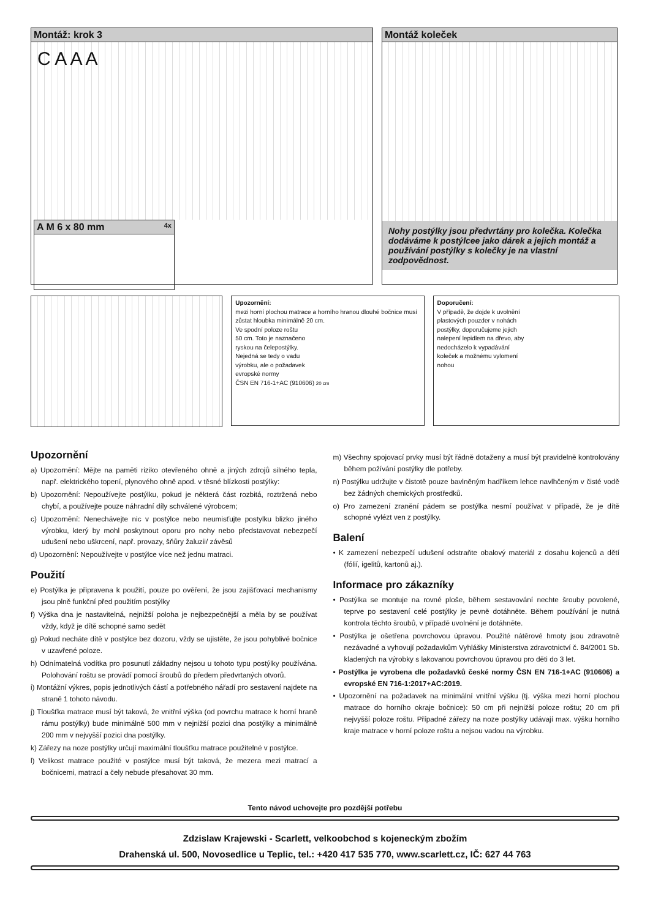Montáž: krok 3
C A A A
A M 6 x 80 mm 4x
Montáž koleček
Nohy postýlky jsou předvrtány pro kolečka. Kolečka dodáváme k postýlcee jako dárek a jejich montáž a používání postýlky s kolečky je na vlastní zodpovědnost.
Upozornění:
mezi horní plochou matrace a horního hranou dlouhé bočnice musí zůstat hloubka minimálně 20 cm.
Ve spodní poloze roštu
50 cm. Toto je naznačeno
ryskou na čelepostýlky.
Nejedná se tedy o vadu
výrobku, ale o požadavek
evropské normy
ČSN EN 716-1+AC (910606) 20 cm
Doporučení:
V případě, že dojde k uvolnění
plastových pouzder v nohách
postýlky, doporučujeme jejich
nalepení lepidlem na dřevo, aby
nedocházelo k vypadávání
koleček a možnému vylomení
nohou
Upozornění
a) Upozornění: Mějte na paměti riziko otevřeného ohně a jiných zdrojů silného tepla, např. elektrického topení, plynového ohně apod. v těsné blízkosti postýlky:
b) Upozornění: Nepoužívejte postýlku, pokud je některá část rozbitá, roztržená nebo chybí, a používejte pouze náhradní díly schválené výrobcem;
c) Upozornění: Nenechávejte nic v postýlce nebo neumisťujte postylku blizko jiného výrobku, který by mohl poskytnout oporu pro nohy nebo představovat nebezpečí udušení nebo uškrcení, např. provazy, šňůry žaluzii/ závěsů
d) Upozornění: Nepoužívejte v postýlce více než jednu matraci.
Použití
e) Postýlka je připravena k použití, pouze po ověření, že jsou zajišťovací mechanismy jsou plně funkční před použitím postýlky
f) Výška dna je nastavitelná, nejnižší poloha je nejbezpečnější a měla by se používat vždy, když je dítě schopné samo sedět
g) Pokud necháte dítě v postýlce bez dozoru, vždy se ujistěte, že jsou pohyblivé bočnice v uzavřené poloze.
h) Odnímatelná vodítka pro posunutí základny nejsou u tohoto typu postýlky používána. Polohování roštu se provádí pomocí šroubů do předem předvrtaných otvorů.
i) Montážní výkres, popis jednotlivých částí a potřebného nářadí pro sestavení najdete na straně 1 tohoto návodu.
j) Tloušťka matrace musí být taková, že vnitřní výška (od povrchu matrace k horní hraně rámu postýlky) bude minimálně 500 mm v nejnižší pozici dna postýlky a minimálně 200 mm v nejvyšší pozici dna postýlky.
k) Zářezy na noze postýlky určují maximální tloušťku matrace použitelné v postýlce.
l) Velikost matrace použité v postýlce musí být taková, že mezera mezi matrací a bočnicemi, matrací a čely nebude přesahovat 30 mm.
m) Všechny spojovací prvky musí být řádně dotaženy a musí být pravidelně kontrolovány během požívání postýlky dle potřeby.
n) Postýlku udržujte v čistotě pouze bavlněným hadříkem lehce navlhčeným v čisté vodě bez žádných chemických prostředků.
o) Pro zamezení zranění pádem se postýlka nesmí používat v případě, že je dítě schopné vylézt ven z postýlky.
Balení
• K zamezení nebezpečí udušení odstraňte obalový materiál z dosahu kojenců a dětí (fólií, igelitů, kartonů aj.).
Informace pro zákazníky
• Postýlka se montuje na rovné ploše, během sestavování nechte šrouby povolené, teprve po sestavení celé postýlky je pevně dotáhněte. Během používání je nutná kontrola těchto šroubů, v případě uvolnění je dotáhněte.
• Postýlka je ošetřena povrchovou úpravou. Použité nátěrové hmoty jsou zdravotně nezávadné a vyhovují požadavkům Vyhlášky Ministerstva zdravotnictví č. 84/2001 Sb. kladených na výrobky s lakovanou povrchovou úpravou pro děti do 3 let.
• Postýlka je vyrobena dle požadavků české normy ČSN EN 716-1+AC (910606) a evropské EN 716-1:2017+AC:2019.
• Upozornění na požadavek na minimální vnitřní výšku (tj. výška mezi horní plochou matrace do horního okraje bočnice): 50 cm při nejnižší poloze roštu; 20 cm při nejvyšší poloze roštu. Případné zářezy na noze postýlky udávají max. výšku horního kraje matrace v horní poloze roštu a nejsou vadou na výrobku.
Tento návod uchovejte pro pozdější potřebu
Zdzislaw Krajewski - Scarlett, velkoobchod s kojeneckým zbožím
Drahenská ul. 500, Novosedlice u Teplic, tel.: +420 417 535 770, www.scarlett.cz, IČ: 627 44 763